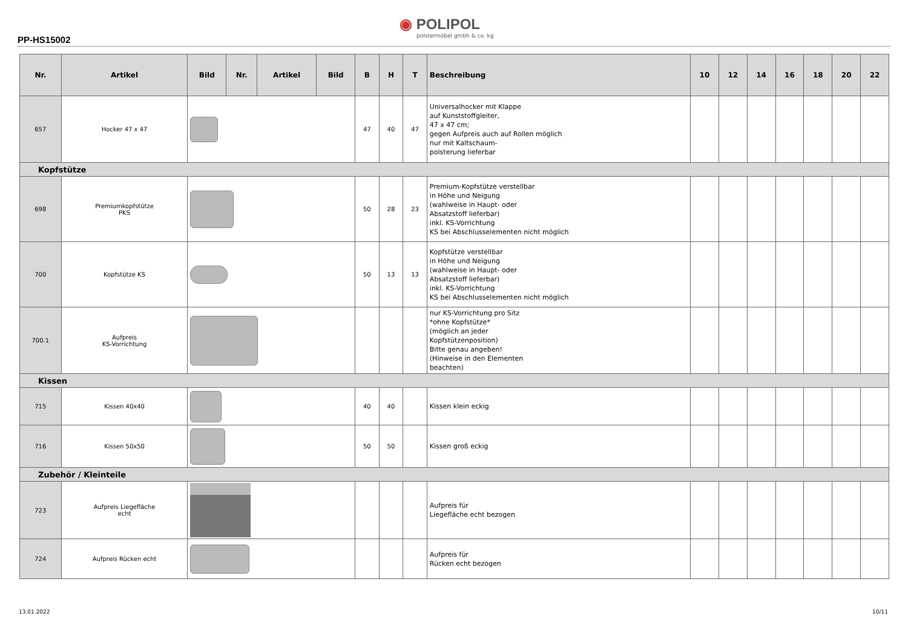PP-HS15002
◉ POLIPOL
polstermöbel gmbh & co. kg
| Nr. | Artikel | Bild | Nr. | Artikel | Bild | B | H | T | Beschreibung | 10 | 12 | 14 | 16 | 18 | 20 | 22 |
| --- | --- | --- | --- | --- | --- | --- | --- | --- | --- | --- | --- | --- | --- | --- | --- | --- |
| 657 | Hocker 47 x 47 | | | | | 47 | 40 | 47 | Universalhocker mit Klappe auf Kunststoffgleiter, 47 x 47 cm; gegen Aufpreis auch auf Rollen möglich nur mit Kaltschaum- polsterung lieferbar | | | | | | | |
| Kopfstütze | | | | | | | | | | | | | | | | |
| 698 | Premiumkopfstütze PKS | | | | | 50 | 28 | 23 | Premium-Kopfstütze verstellbar in Höhe und Neigung (wahlweise in Haupt- oder Absatzstoff lieferbar) inkl. KS-Vorrichtung KS bei Abschlusselementen nicht möglich | | | | | | | |
| 700 | Kopfstütze KS | | | | | 50 | 13 | 13 | Kopfstütze verstellbar in Höhe und Neigung (wahlweise in Haupt- oder Absatzstoff lieferbar) inkl. KS-Vorrichtung KS bei Abschlusselementen nicht möglich | | | | | | | |
| 700.1 | Aufpreis KS-Vorrichtung | | | | | | | | nur KS-Vorrichtung pro Sitz *ohne Kopfstütze* (möglich an jeder Kopfstützenposition) Bitte genau angeben! (Hinweise in den Elementen beachten) | | | | | | | |
| Kissen | | | | | | | | | | | | | | | | |
| 715 | Kissen 40x40 | | | | | 40 | 40 | | Kissen klein eckig | | | | | | | |
| 716 | Kissen 50x50 | | | | | 50 | 50 | | Kissen groß eckig | | | | | | | |
| Zubehör / Kleinteile | | | | | | | | | | | | | | | | |
| 723 | Aufpreis Liegefläche echt | | | | | | | | Aufpreis für Liegefläche echt bezogen | | | | | | | |
| 724 | Aufpreis Rücken echt | | | | | | | | Aufpreis für Rücken echt bezogen | | | | | | | |
13.01.2022 10/11